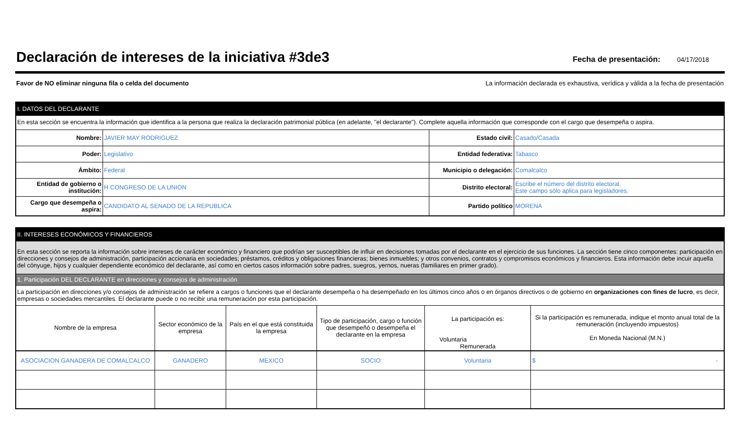Declaración de intereses de la iniciativa #3de3
Fecha de presentación: 04/17/2018
Favor de NO eliminar ninguna fila o celda del documento La información declarada es exhaustiva, verídica y válida a la fecha de presentación
| I. DATOS DEL DECLARANTE | | | |
| En esta sección se encuentra la información que identifica a la persona que realiza la declaración patrimonial pública (en adelante, "el declarante"). Complete aquella información que corresponde con el cargo que desempeña o aspira. | | | |
| Nombre: | JAVIER MAY RODRIGUEZ | Estado civil: | Casado/Casada |
| Poder: | Legislativo | Entidad federativa: | Tabasco |
| Ámbito: | Federal | Municipio o delegación: | Comalcalco |
| Entidad de gobierno o institución: | H CONGRESO DE LA UNION | Distrito electoral: | Escribe el número del distrito electoral. Este campo sólo aplica para legisladores. |
| Cargo que desempeña o aspira: | CANDIDATO AL SENADO DE LA REPUBLICA | Partido político | MORENA |
| II. INTERESES ECONÓMICOS Y FINANCIEROS | | | | | |
| En esta sección se reporta la información sobre intereses de carácter económico y financiero que podrían ser susceptibles de influir en decisiones tomadas por el declarante en el ejercicio de sus funciones. La sección tiene cinco componentes: participación en direcciones y consejos de administración, participación accionaria en sociedades; préstamos, créditos y obligaciones financieras; bienes inmuebles; y otros convenios, contratos y compromisos económicos y financieros. Esta información debe incuir aquella del cónyuge, hijos y cualquier dependiente económico del declarante, así como en ciertos casos información sobre padres, suegros, yernos, nueras (familiares en primer grado). | | | | | |
| 1. Participación DEL DECLARANTE en direcciones y consejos de administración | | | | | |
| La participación en direcciones y/o consejos de administración se refiere a cargos o funciones que el declarante desempeña o ha desempeñado en los últimos cinco años o en órganos directivos o de gobierno en organizaciones con fines de lucro , es decir, empresas o sociedades mercantiles. El declarante puede o no recibir una remuneración por esta participación. | | | | | |
| Nombre de la empresa | Sector económico de la empresa | País en el que está constituida la empresa | Tipo de participación, cargo o función que desempeñó o desempeña el declarante en la empresa | La participación es: Voluntaria Remunerada | Si la participación es remunerada, indique el monto anual total de la remuneración (incluyendo impuestos) En Moneda Nacional (M.N.) |
| ASOCIACION GANADERA DE COMALCALCO | GANADERO | MEXICO | SOCIO | Voluntaria | $ - |